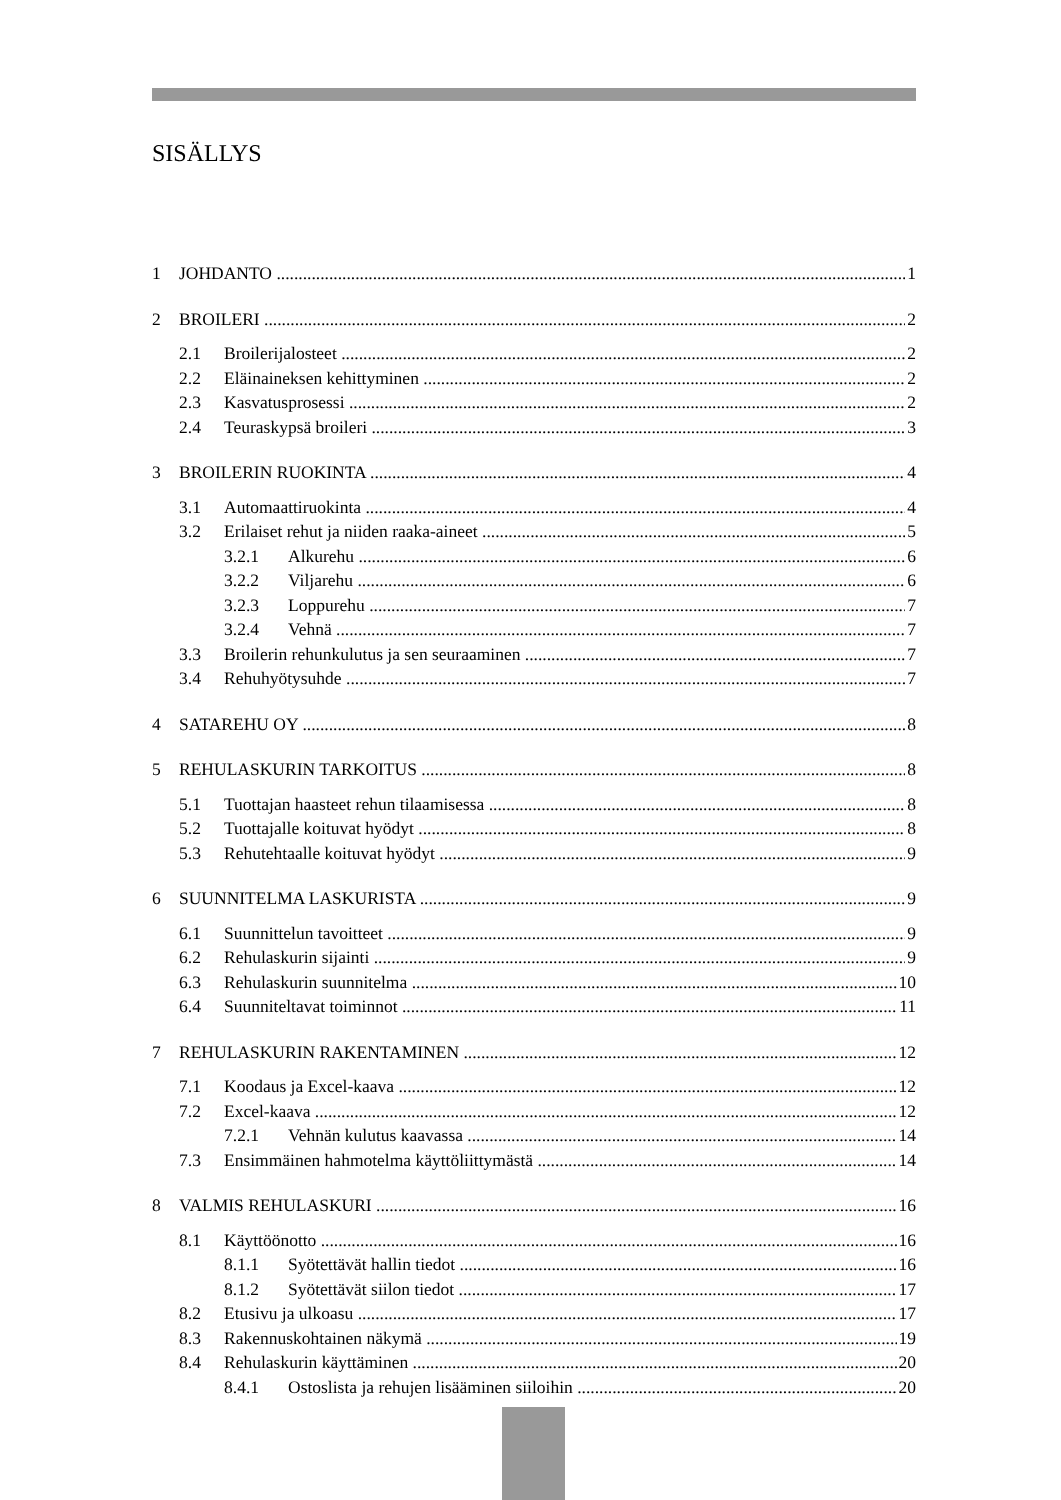SISÄLLYS
1 JOHDANTO 1
2 BROILERI 2
2.1 Broilerijalosteet 2
2.2 Eläinaineksen kehittyminen 2
2.3 Kasvatusprosessi 2
2.4 Teuraskypsä broileri 3
3 BROILERIN RUOKINTA 4
3.1 Automaattiruokinta 4
3.2 Erilaiset rehut ja niiden raaka-aineet 5
3.2.1 Alkurehu 6
3.2.2 Viljarehu 6
3.2.3 Loppurehu 7
3.2.4 Vehnä 7
3.3 Broilerin rehunkulutus ja sen seuraaminen 7
3.4 Rehuhyötysuhde 7
4 SATAREHU OY 8
5 REHULASKURIN TARKOITUS 8
5.1 Tuottajan haasteet rehun tilaamisessa 8
5.2 Tuottajalle koituvat hyödyt 8
5.3 Rehutehtaalle koituvat hyödyt 9
6 SUUNNITELMA LASKURISTA 9
6.1 Suunnittelun tavoitteet 9
6.2 Rehulaskurin sijainti 9
6.3 Rehulaskurin suunnitelma 10
6.4 Suunniteltavat toiminnot 11
7 REHULASKURIN RAKENTAMINEN 12
7.1 Koodaus ja Excel-kaava 12
7.2 Excel-kaava 12
7.2.1 Vehnän kulutus kaavassa 14
7.3 Ensimmäinen hahmotelma käyttöliittymästä 14
8 VALMIS REHULASKURI 16
8.1 Käyttöönotto 16
8.1.1 Syötettävät hallin tiedot 16
8.1.2 Syötettävät siilon tiedot 17
8.2 Etusivu ja ulkoasu 17
8.3 Rakennuskohtainen näkymä 19
8.4 Rehulaskurin käyttäminen 20
8.4.1 Ostoslista ja rehujen lisääminen siiloihin 20